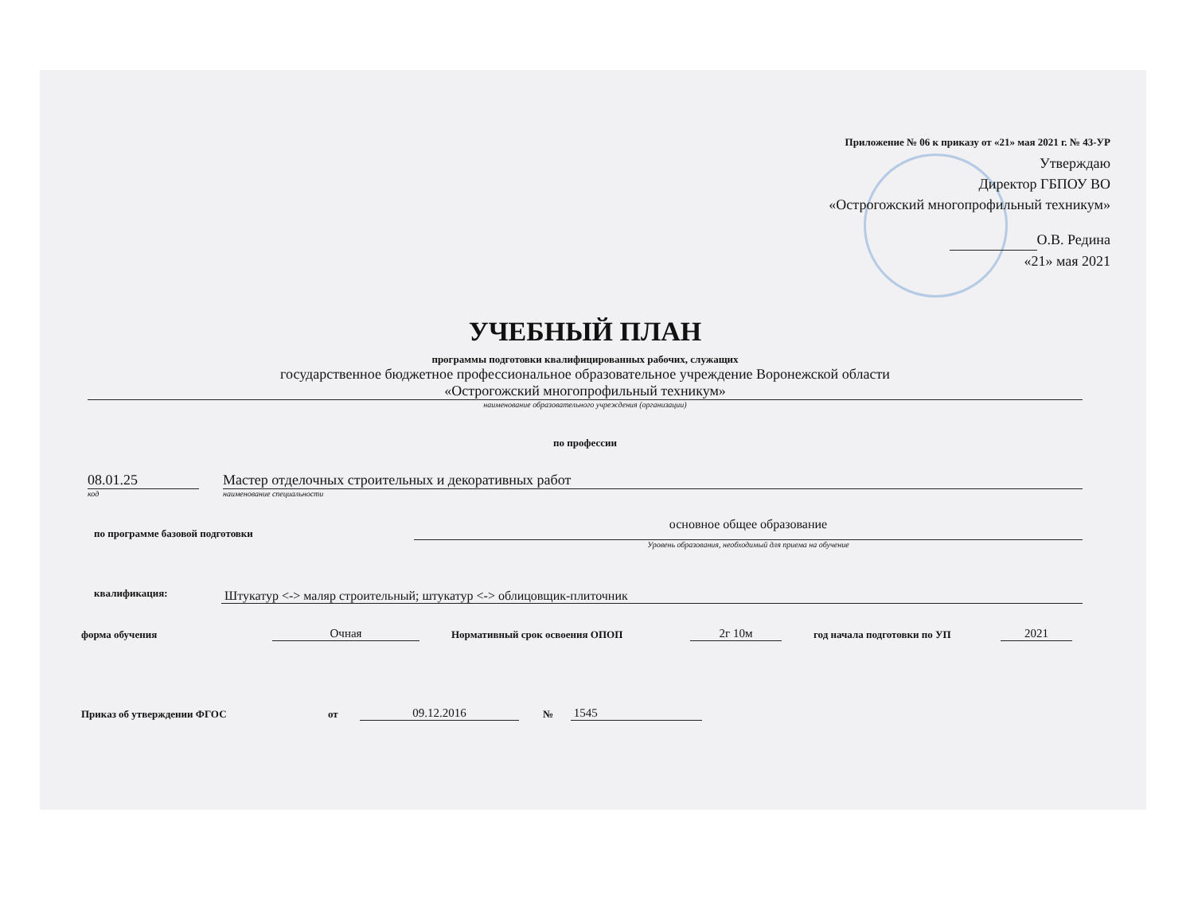Приложение № 06 к приказу от «21» мая 2021 г. № 43-УР
Утверждаю
Директор ГБПОУ ВО
«Острогожский многопрофильный техникум»
О.В. Редина
«21» мая 2021
УЧЕБНЫЙ ПЛАН
программы подготовки квалифицированных рабочих, служащих
государственное бюджетное профессиональное образовательное учреждение Воронежской области
«Острогожский многопрофильный техникум»
наименование образовательного учреждения (организации)
по профессии
08.01.25
код
Мастер отделочных строительных и декоративных работ
наименование специальности
по программе базовой подготовки
основное общее образование
Уровень образования, необходимый для приема на обучение
квалификация: Штукатур <-> маляр строительный; штукатур <-> облицовщик-плиточник
форма обучения Очная Нормативный срок освоения ОПОП 2г 10м год начала подготовки по УП 2021
Приказ об утверждении ФГОС от 09.12.2016 № 1545